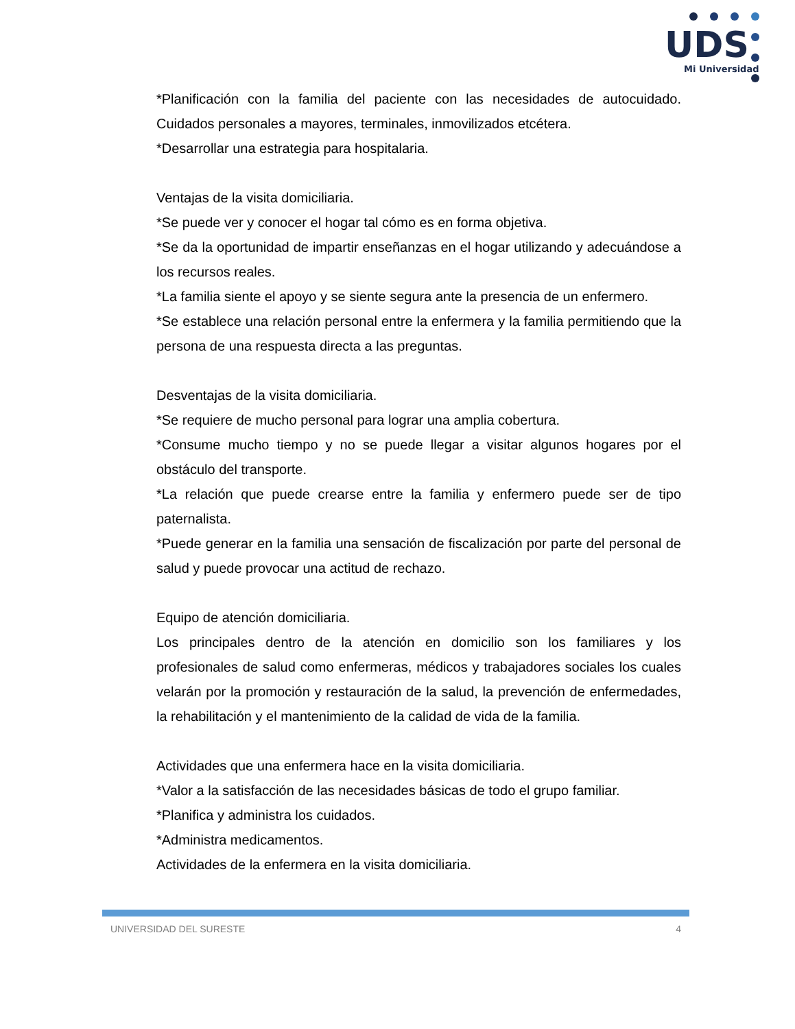UDS
Mi Universidad
*Planificación con la familia del paciente con las necesidades de autocuidado. Cuidados personales a mayores, terminales, inmovilizados etcétera.
*Desarrollar una estrategia para hospitalaria.
Ventajas de la visita domiciliaria.
*Se puede ver y conocer el hogar tal cómo es en forma objetiva.
*Se da la oportunidad de impartir enseñanzas en el hogar utilizando y adecuándose a los recursos reales.
*La familia siente el apoyo y se siente segura ante la presencia de un enfermero.
*Se establece una relación personal entre la enfermera y la familia permitiendo que la persona de una respuesta directa a las preguntas.
Desventajas de la visita domiciliaria.
*Se requiere de mucho personal para lograr una amplia cobertura.
*Consume mucho tiempo y no se puede llegar a visitar algunos hogares por el obstáculo del transporte.
*La relación que puede crearse entre la familia y enfermero puede ser de tipo paternalista.
*Puede generar en la familia una sensación de fiscalización por parte del personal de salud y puede provocar una actitud de rechazo.
Equipo de atención domiciliaria.
Los principales dentro de la atención en domicilio son los familiares y los profesionales de salud como enfermeras, médicos y trabajadores sociales los cuales velarán por la promoción y restauración de la salud, la prevención de enfermedades, la rehabilitación y el mantenimiento de la calidad de vida de la familia.
Actividades que una enfermera hace en la visita domiciliaria.
*Valor a la satisfacción de las necesidades básicas de todo el grupo familiar.
*Planifica y administra los cuidados.
*Administra medicamentos.
Actividades de la enfermera en la visita domiciliaria.
UNIVERSIDAD DEL SURESTE 4